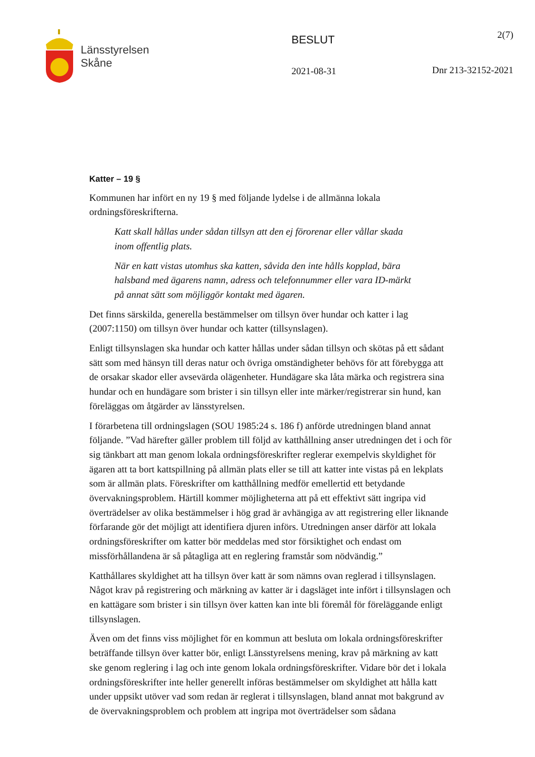Länsstyrelsen
Skåne
BESLUT
2021-08-31
2(7)
Dnr 213-32152-2021
Katter – 19 §
Kommunen har infört en ny 19 § med följande lydelse i de allmänna lokala ordningsföreskrifterna.
Katt skall hållas under sådan tillsyn att den ej förorenar eller vållar skada inom offentlig plats.
När en katt vistas utomhus ska katten, såvida den inte hålls kopplad, bära halsband med ägarens namn, adress och telefonnummer eller vara ID-märkt på annat sätt som möjliggör kontakt med ägaren.
Det finns särskilda, generella bestämmelser om tillsyn över hundar och katter i lag (2007:1150) om tillsyn över hundar och katter (tillsynslagen).
Enligt tillsynslagen ska hundar och katter hållas under sådan tillsyn och skötas på ett sådant sätt som med hänsyn till deras natur och övriga omständigheter behövs för att förebygga att de orsakar skador eller avsevärda olägenheter. Hundägare ska låta märka och registrera sina hundar och en hundägare som brister i sin tillsyn eller inte märker/registrerar sin hund, kan föreläggas om åtgärder av länsstyrelsen.
I förarbetena till ordningslagen (SOU 1985:24 s. 186 f) anförde utredningen bland annat följande. ”Vad härefter gäller problem till följd av katthållning anser utredningen det i och för sig tänkbart att man genom lokala ordningsföreskrifter reglerar exempelvis skyldighet för ägaren att ta bort kattspillning på allmän plats eller se till att katter inte vistas på en lekplats som är allmän plats. Föreskrifter om katthållning medför emellertid ett betydande övervakningsproblem. Härtill kommer möjligheterna att på ett effektivt sätt ingripa vid överträdelser av olika bestämmelser i hög grad är avhängiga av att registrering eller liknande förfarande gör det möjligt att identifiera djuren införs. Utredningen anser därför att lokala ordningsföreskrifter om katter bör meddelas med stor försiktighet och endast om missförhållandena är så påtagliga att en reglering framstår som nödvändig.”
Katthållares skyldighet att ha tillsyn över katt är som nämns ovan reglerad i tillsynslagen. Något krav på registrering och märkning av katter är i dagsläget inte infört i tillsynslagen och en kattägare som brister i sin tillsyn över katten kan inte bli föremål för föreläggande enligt tillsynslagen.
Även om det finns viss möjlighet för en kommun att besluta om lokala ordningsföreskrifter beträffande tillsyn över katter bör, enligt Länsstyrelsens mening, krav på märkning av katt ske genom reglering i lag och inte genom lokala ordningsföreskrifter. Vidare bör det i lokala ordningsföreskrifter inte heller generellt införas bestämmelser om skyldighet att hålla katt under uppsikt utöver vad som redan är reglerat i tillsynslagen, bland annat mot bakgrund av de övervakningsproblem och problem att ingripa mot överträdelser som sådana